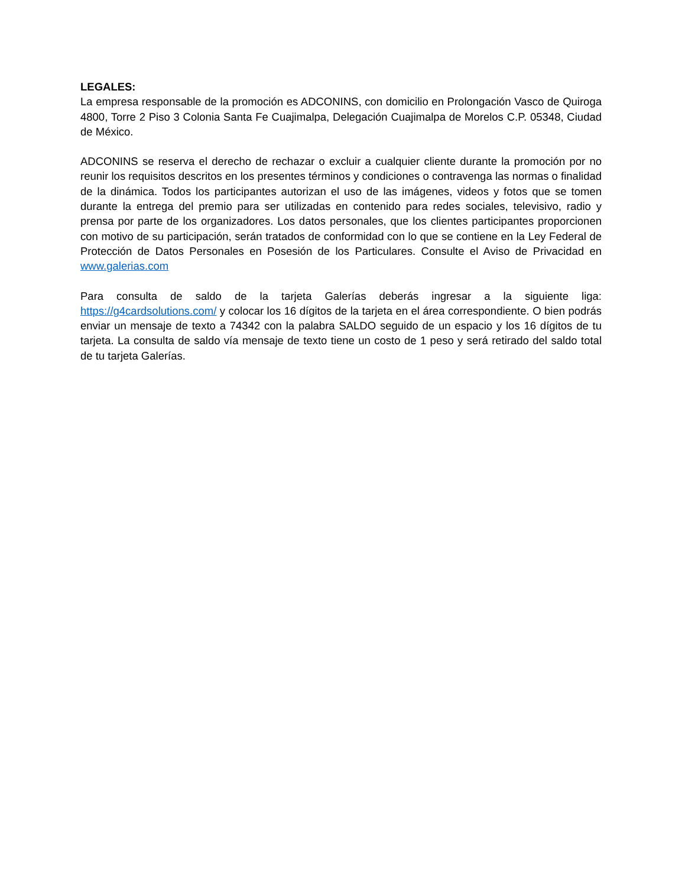LEGALES:
La empresa responsable de la promoción es ADCONINS, con domicilio en Prolongación Vasco de Quiroga 4800, Torre 2 Piso 3 Colonia Santa Fe Cuajimalpa, Delegación Cuajimalpa de Morelos C.P. 05348, Ciudad de México.
ADCONINS se reserva el derecho de rechazar o excluir a cualquier cliente durante la promoción por no reunir los requisitos descritos en los presentes términos y condiciones o contravenga las normas o finalidad de la dinámica. Todos los participantes autorizan el uso de las imágenes, videos y fotos que se tomen durante la entrega del premio para ser utilizadas en contenido para redes sociales, televisivo, radio y prensa por parte de los organizadores. Los datos personales, que los clientes participantes proporcionen con motivo de su participación, serán tratados de conformidad con lo que se contiene en la Ley Federal de Protección de Datos Personales en Posesión de los Particulares. Consulte el Aviso de Privacidad en www.galerias.com
Para consulta de saldo de la tarjeta Galerías deberás ingresar a la siguiente liga: https://g4cardsolutions.com/ y colocar los 16 dígitos de la tarjeta en el área correspondiente. O bien podrás enviar un mensaje de texto a 74342 con la palabra SALDO seguido de un espacio y los 16 dígitos de tu tarjeta. La consulta de saldo vía mensaje de texto tiene un costo de 1 peso y será retirado del saldo total de tu tarjeta Galerías.